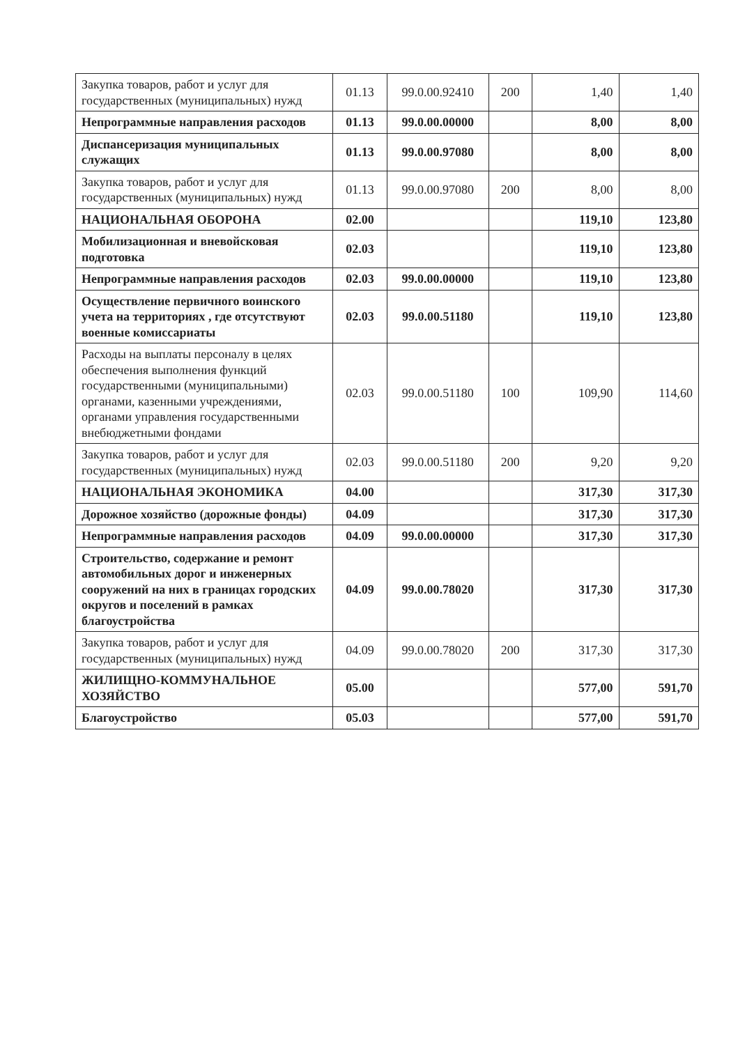| Закупка товаров, работ и услуг для государственных (муниципальных) нужд | 01.13 | 99.0.00.92410 | 200 | 1,40 | 1,40 |
| Непрограммные направления расходов | 01.13 | 99.0.00.00000 | | 8,00 | 8,00 |
| Диспансеризация муниципальных служащих | 01.13 | 99.0.00.97080 | | 8,00 | 8,00 |
| Закупка товаров, работ и услуг для государственных (муниципальных) нужд | 01.13 | 99.0.00.97080 | 200 | 8,00 | 8,00 |
| НАЦИОНАЛЬНАЯ ОБОРОНА | 02.00 | | | 119,10 | 123,80 |
| Мобилизационная и вневойсковая подготовка | 02.03 | | | 119,10 | 123,80 |
| Непрограммные направления расходов | 02.03 | 99.0.00.00000 | | 119,10 | 123,80 |
| Осуществление первичного воинского учета на территориях , где отсутствуют военные комиссариаты | 02.03 | 99.0.00.51180 | | 119,10 | 123,80 |
| Расходы на выплаты персоналу в целях обеспечения выполнения функций государственными (муниципальными) органами, казенными учреждениями, органами управления государственными внебюджетными фондами | 02.03 | 99.0.00.51180 | 100 | 109,90 | 114,60 |
| Закупка товаров, работ и услуг для государственных (муниципальных) нужд | 02.03 | 99.0.00.51180 | 200 | 9,20 | 9,20 |
| НАЦИОНАЛЬНАЯ ЭКОНОМИКА | 04.00 | | | 317,30 | 317,30 |
| Дорожное хозяйство (дорожные фонды) | 04.09 | | | 317,30 | 317,30 |
| Непрограммные направления расходов | 04.09 | 99.0.00.00000 | | 317,30 | 317,30 |
| Строительство, содержание и ремонт автомобильных дорог и инженерных сооружений на них в границах городских округов и поселений в рамках благоустройства | 04.09 | 99.0.00.78020 | | 317,30 | 317,30 |
| Закупка товаров, работ и услуг для государственных (муниципальных) нужд | 04.09 | 99.0.00.78020 | 200 | 317,30 | 317,30 |
| ЖИЛИЩНО-КОММУНАЛЬНОЕ ХОЗЯЙСТВО | 05.00 | | | 577,00 | 591,70 |
| Благоустройство | 05.03 | | | 577,00 | 591,70 |